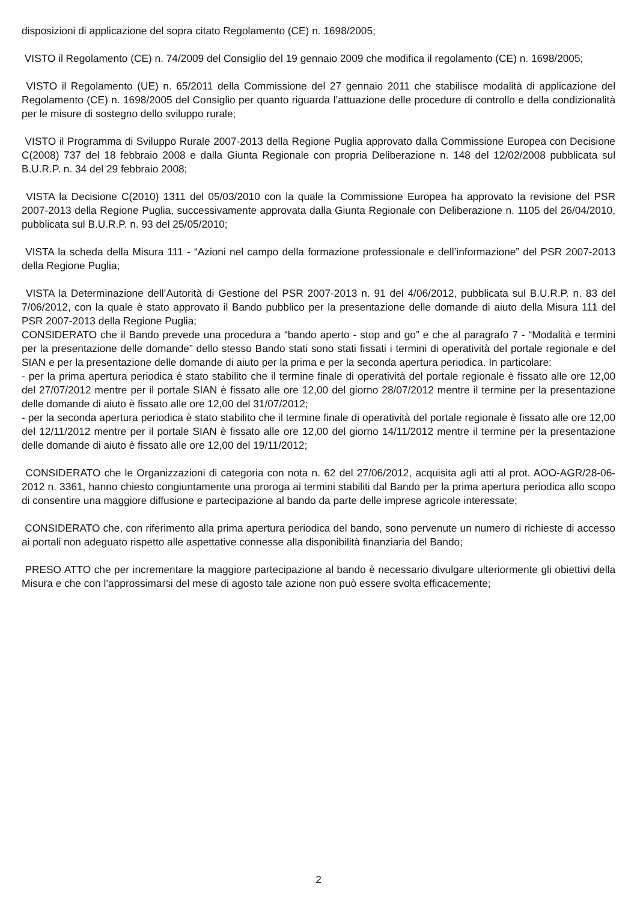disposizioni di applicazione del sopra citato Regolamento (CE) n. 1698/2005;
VISTO il Regolamento (CE) n. 74/2009 del Consiglio del 19 gennaio 2009 che modifica il regolamento (CE) n. 1698/2005;
VISTO il Regolamento (UE) n. 65/2011 della Commissione del 27 gennaio 2011 che stabilisce modalità di applicazione del Regolamento (CE) n. 1698/2005 del Consiglio per quanto riguarda l’attuazione delle procedure di controllo e della condizionalità per le misure di sostegno dello sviluppo rurale;
VISTO il Programma di Sviluppo Rurale 2007-2013 della Regione Puglia approvato dalla Commissione Europea con Decisione C(2008) 737 del 18 febbraio 2008 e dalla Giunta Regionale con propria Deliberazione n. 148 del 12/02/2008 pubblicata sul B.U.R.P. n. 34 del 29 febbraio 2008;
VISTA la Decisione C(2010) 1311 del 05/03/2010 con la quale la Commissione Europea ha approvato la revisione del PSR 2007-2013 della Regione Puglia, successivamente approvata dalla Giunta Regionale con Deliberazione n. 1105 del 26/04/2010, pubblicata sul B.U.R.P. n. 93 del 25/05/2010;
VISTA la scheda della Misura 111 - “Azioni nel campo della formazione professionale e dell’informazione” del PSR 2007-2013 della Regione Puglia;
VISTA la Determinazione dell’Autorità di Gestione del PSR 2007-2013 n. 91 del 4/06/2012, pubblicata sul B.U.R.P. n. 83 del 7/06/2012, con la quale è stato approvato il Bando pubblico per la presentazione delle domande di aiuto della Misura 111 del PSR 2007-2013 della Regione Puglia;
CONSIDERATO che il Bando prevede una procedura a “bando aperto - stop and go” e che al paragrafo 7 - “Modalità e termini per la presentazione delle domande” dello stesso Bando stati sono stati fissati i termini di operatività del portale regionale e del SIAN e per la presentazione delle domande di aiuto per la prima e per la seconda apertura periodica. In particolare:
- per la prima apertura periodica è stato stabilito che il termine finale di operatività del portale regionale è fissato alle ore 12,00 del 27/07/2012 mentre per il portale SIAN è fissato alle ore 12,00 del giorno 28/07/2012 mentre il termine per la presentazione delle domande di aiuto è fissato alle ore 12,00 del 31/07/2012;
- per la seconda apertura periodica è stato stabilito che il termine finale di operatività del portale regionale è fissato alle ore 12,00 del 12/11/2012 mentre per il portale SIAN è fissato alle ore 12,00 del giorno 14/11/2012 mentre il termine per la presentazione delle domande di aiuto è fissato alle ore 12,00 del 19/11/2012;
CONSIDERATO che le Organizzazioni di categoria con nota n. 62 del 27/06/2012, acquisita agli atti al prot. AOO-AGR/28-06-2012 n. 3361, hanno chiesto congiuntamente una proroga ai termini stabiliti dal Bando per la prima apertura periodica allo scopo di consentire una maggiore diffusione e partecipazione al bando da parte delle imprese agricole interessate;
CONSIDERATO che, con riferimento alla prima apertura periodica del bando, sono pervenute un numero di richieste di accesso ai portali non adeguato rispetto alle aspettative connesse alla disponibilità finanziaria del Bando;
PRESO ATTO che per incrementare la maggiore partecipazione al bando è necessario divulgare ulteriormente gli obiettivi della Misura e che con l’approssimarsi del mese di agosto tale azione non può essere svolta efficacemente;
2